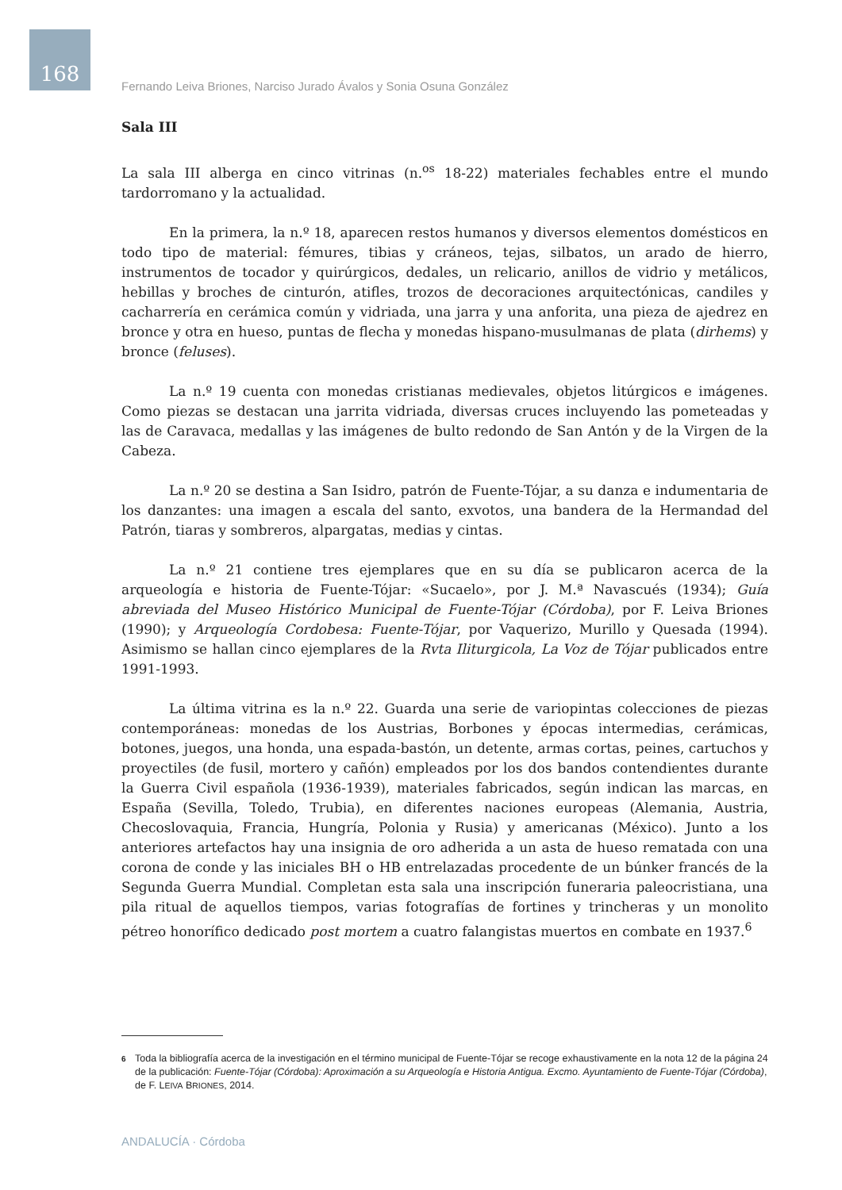168
Fernando Leiva Briones, Narciso Jurado Ávalos y Sonia Osuna González
Sala III
La sala III alberga en cinco vitrinas (n.<sup>os</sup> 18-22) materiales fechables entre el mundo tardorromano y la actualidad.
En la primera, la n.º 18, aparecen restos humanos y diversos elementos domésticos en todo tipo de material: fémures, tibias y cráneos, tejas, silbatos, un arado de hierro, instrumentos de tocador y quirúrgicos, dedales, un relicario, anillos de vidrio y metálicos, hebillas y broches de cinturón, atifles, trozos de decoraciones arquitectónicas, candiles y cacharrería en cerámica común y vidriada, una jarra y una anforita, una pieza de ajedrez en bronce y otra en hueso, puntas de flecha y monedas hispano-musulmanas de plata (dirhems) y bronce (feluses).
La n.º 19 cuenta con monedas cristianas medievales, objetos litúrgicos e imágenes. Como piezas se destacan una jarrita vidriada, diversas cruces incluyendo las pometeadas y las de Caravaca, medallas y las imágenes de bulto redondo de San Antón y de la Virgen de la Cabeza.
La n.º 20 se destina a San Isidro, patrón de Fuente-Tójar, a su danza e indumentaria de los danzantes: una imagen a escala del santo, exvotos, una bandera de la Hermandad del Patrón, tiaras y sombreros, alpargatas, medias y cintas.
La n.º 21 contiene tres ejemplares que en su día se publicaron acerca de la arqueología e historia de Fuente-Tójar: «Sucaelo», por J. M.ª Navascués (1934); Guía abreviada del Museo Histórico Municipal de Fuente-Tójar (Córdoba), por F. Leiva Briones (1990); y Arqueología Cordobesa: Fuente-Tójar, por Vaquerizo, Murillo y Quesada (1994). Asimismo se hallan cinco ejemplares de la Rvta Iliturgicola, La Voz de Tójar publicados entre 1991-1993.
La última vitrina es la n.º 22. Guarda una serie de variopintas colecciones de piezas contemporáneas: monedas de los Austrias, Borbones y épocas intermedias, cerámicas, botones, juegos, una honda, una espada-bastón, un detente, armas cortas, peines, cartuchos y proyectiles (de fusil, mortero y cañón) empleados por los dos bandos contendientes durante la Guerra Civil española (1936-1939), materiales fabricados, según indican las marcas, en España (Sevilla, Toledo, Trubia), en diferentes naciones europeas (Alemania, Austria, Checoslovaquia, Francia, Hungría, Polonia y Rusia) y americanas (México). Junto a los anteriores artefactos hay una insignia de oro adherida a un asta de hueso rematada con una corona de conde y las iniciales BH o HB entrelazadas procedente de un búnker francés de la Segunda Guerra Mundial. Completan esta sala una inscripción funeraria paleocristiana, una pila ritual de aquellos tiempos, varias fotografías de fortines y trincheras y un monolito pétreo honorífico dedicado post mortem a cuatro falangistas muertos en combate en 1937.<sup>6</sup>
6
Toda la bibliografía acerca de la investigación en el término municipal de Fuente-Tójar se recoge exhaustivamente en la nota 12 de la página 24 de la publicación: Fuente-Tójar (Córdoba): Aproximación a su Arqueología e Historia Antigua. Excmo. Ayuntamiento de Fuente-Tójar (Córdoba), de F. LEIVA BRIONES, 2014.
ANDALUCÍA · Córdoba